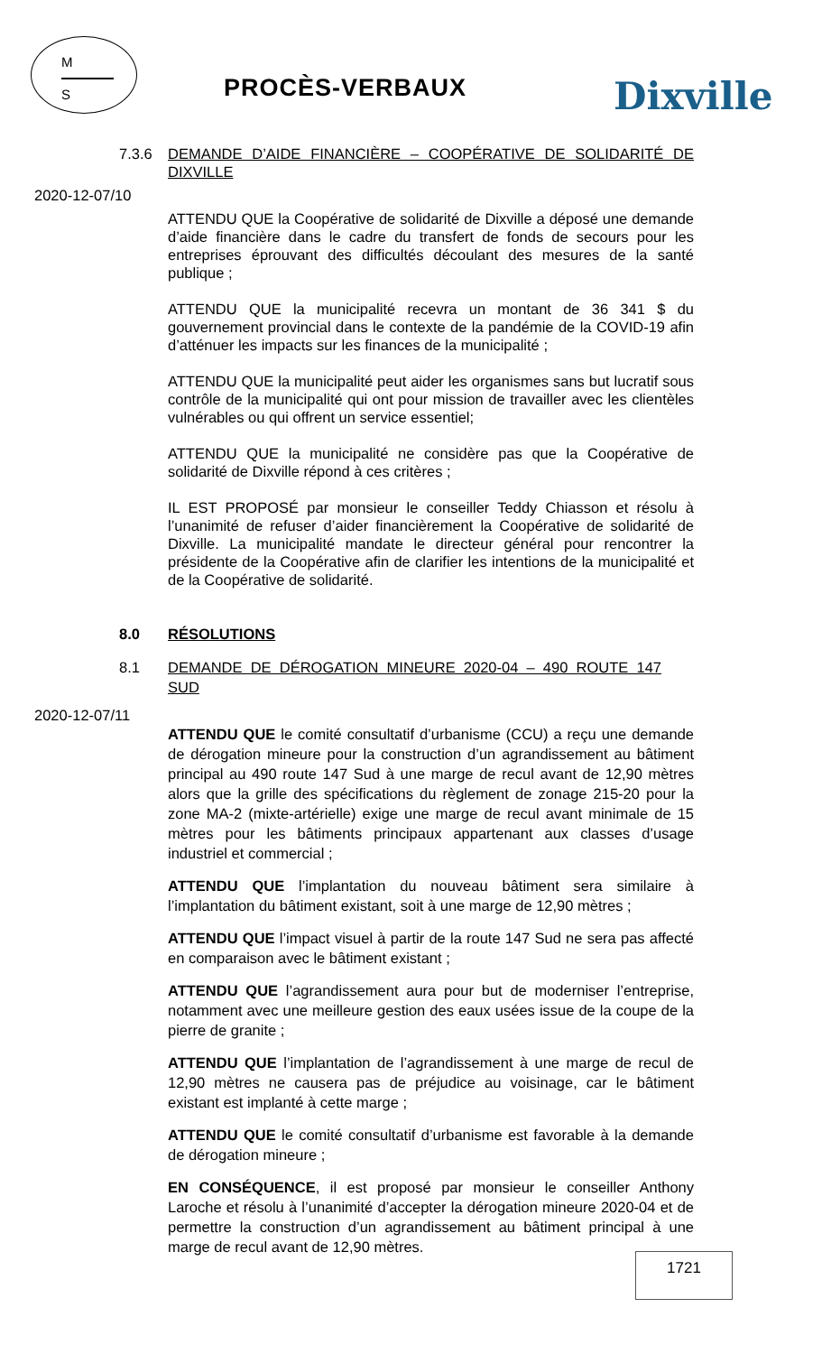M
S
PROCÈS-VERBAUX Dixville
7.3.6 DEMANDE D’AIDE FINANCIÈRE – COOPÉRATIVE DE SOLIDARITÉ DE DIXVILLE
2020-12-07/10
ATTENDU QUE la Coopérative de solidarité de Dixville a déposé une demande d’aide financière dans le cadre du transfert de fonds de secours pour les entreprises éprouvant des difficultés découlant des mesures de la santé publique ;
ATTENDU QUE la municipalité recevra un montant de 36 341 $ du gouvernement provincial dans le contexte de la pandémie de la COVID-19 afin d’atténuer les impacts sur les finances de la municipalité ;
ATTENDU QUE la municipalité peut aider les organismes sans but lucratif sous contrôle de la municipalité qui ont pour mission de travailler avec les clientèles vulnérables ou qui offrent un service essentiel;
ATTENDU QUE la municipalité ne considère pas que la Coopérative de solidarité de Dixville répond à ces critères ;
IL EST PROPOSÉ par monsieur le conseiller Teddy Chiasson et résolu à l’unanimité de refuser d’aider financièrement la Coopérative de solidarité de Dixville. La municipalité mandate le directeur général pour rencontrer la présidente de la Coopérative afin de clarifier les intentions de la municipalité et de la Coopérative de solidarité.
8.0 RÉSOLUTIONS
8.1 DEMANDE DE DÉROGATION MINEURE 2020-04 – 490 ROUTE 147 SUD
2020-12-07/11
ATTENDU QUE le comité consultatif d’urbanisme (CCU) a reçu une demande de dérogation mineure pour la construction d’un agrandissement au bâtiment principal au 490 route 147 Sud à une marge de recul avant de 12,90 mètres alors que la grille des spécifications du règlement de zonage 215-20 pour la zone MA-2 (mixte-artérielle) exige une marge de recul avant minimale de 15 mètres pour les bâtiments principaux appartenant aux classes d’usage industriel et commercial ;
ATTENDU QUE l’implantation du nouveau bâtiment sera similaire à l’implantation du bâtiment existant, soit à une marge de 12,90 mètres ;
ATTENDU QUE l’impact visuel à partir de la route 147 Sud ne sera pas affecté en comparaison avec le bâtiment existant ;
ATTENDU QUE l’agrandissement aura pour but de moderniser l’entreprise, notamment avec une meilleure gestion des eaux usées issue de la coupe de la pierre de granite ;
ATTENDU QUE l’implantation de l’agrandissement à une marge de recul de 12,90 mètres ne causera pas de préjudice au voisinage, car le bâtiment existant est implanté à cette marge ;
ATTENDU QUE le comité consultatif d’urbanisme est favorable à la demande de dérogation mineure ;
EN CONSÉQUENCE, il est proposé par monsieur le conseiller Anthony Laroche et résolu à l’unanimité d’accepter la dérogation mineure 2020-04 et de permettre la construction d’un agrandissement au bâtiment principal à une marge de recul avant de 12,90 mètres.
1721